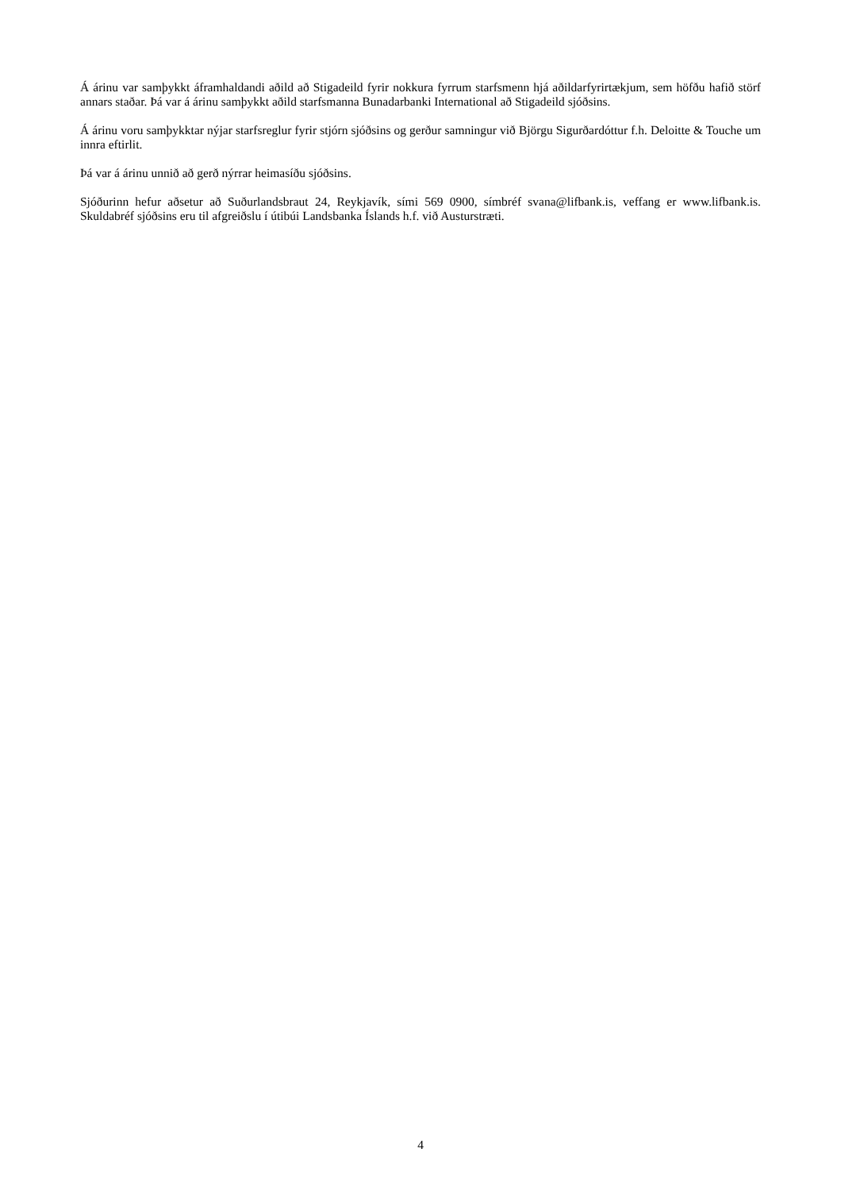Á árinu var samþykkt áframhaldandi aðild að Stigadeild fyrir nokkura fyrrum starfsmenn hjá aðildarfyrirtækjum, sem höfðu hafið störf annars staðar. Þá var á árinu samþykkt aðild starfsmanna Bunadarbanki International að Stigadeild sjóðsins.
Á árinu voru samþykktar nýjar starfsreglur fyrir stjórn sjóðsins og gerður samningur við Björgu Sigurðardóttur f.h. Deloitte & Touche um innra eftirlit.
Þá var á árinu unnið að gerð nýrrar heimasíðu sjóðsins.
Sjóðurinn hefur aðsetur að Suðurlandsbraut 24, Reykjavík, sími 569 0900, símbréf svana@lifbank.is, veffang er www.lifbank.is. Skuldabréf sjóðsins eru til afgreiðslu í útibúi Landsbanka Íslands h.f. við Austurstræti.
4